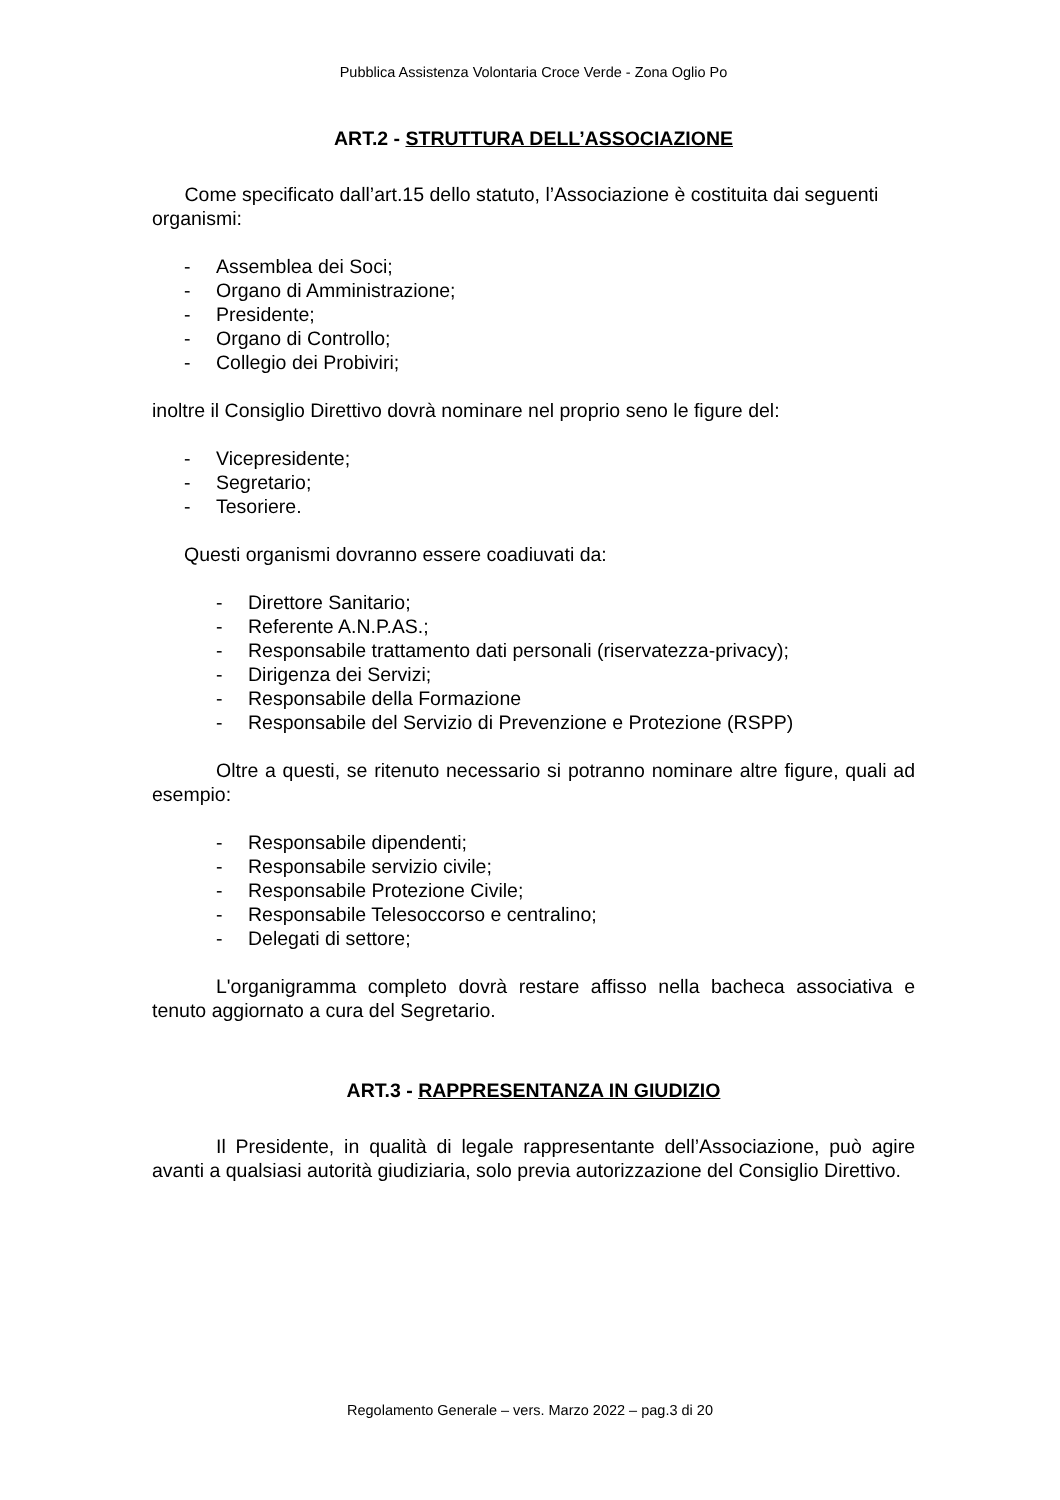Pubblica Assistenza Volontaria Croce Verde - Zona Oglio Po
ART.2 - STRUTTURA DELL’ASSOCIAZIONE
Come specificato dall’art.15 dello statuto, l’Associazione è costituita dai seguenti organismi:
- Assemblea dei Soci;
- Organo di Amministrazione;
- Presidente;
- Organo di Controllo;
- Collegio dei Probiviri;
inoltre il Consiglio Direttivo dovrà nominare nel proprio seno le figure del:
- Vicepresidente;
- Segretario;
- Tesoriere.
Questi organismi dovranno essere coadiuvati da:
- Direttore Sanitario;
- Referente A.N.P.AS.;
- Responsabile trattamento dati personali (riservatezza-privacy);
- Dirigenza dei Servizi;
- Responsabile della Formazione
- Responsabile del Servizio di Prevenzione e Protezione (RSPP)
Oltre a questi, se ritenuto necessario si potranno nominare altre figure, quali ad esempio:
- Responsabile dipendenti;
- Responsabile servizio civile;
- Responsabile Protezione Civile;
- Responsabile Telesoccorso e centralino;
- Delegati di settore;
L'organigramma completo dovrà restare affisso nella bacheca associativa e tenuto aggiornato a cura del Segretario.
ART.3 - RAPPRESENTANZA IN GIUDIZIO
Il Presidente, in qualità di legale rappresentante dell’Associazione, può agire avanti a qualsiasi autorità giudiziaria, solo previa autorizzazione del Consiglio Direttivo.
Regolamento Generale – vers. Marzo 2022 – pag.3 di 20